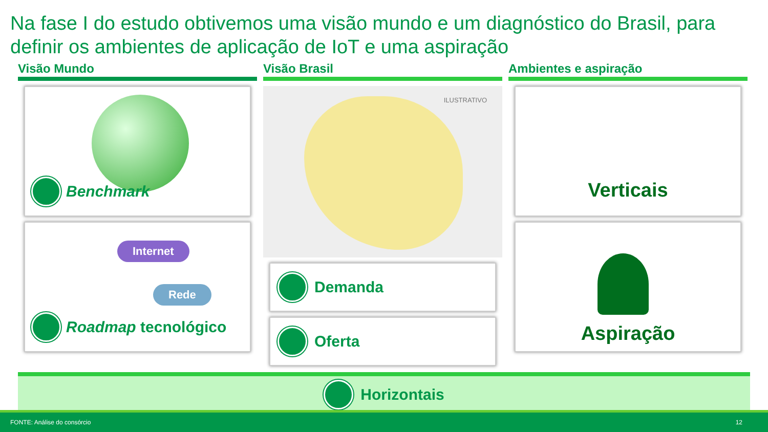Na fase I do estudo obtivemos uma visão mundo e um diagnóstico do Brasil, para definir os ambientes de aplicação de IoT e uma aspiração
Visão Mundo
Benchmark
Internet
Rede
Roadmap tecnológico
Visão Brasil
ILUSTRATIVO
Demanda
Oferta
Ambientes e aspiração
Verticais
Aspiração
Horizontais
FONTE: Análise do consórcio 12